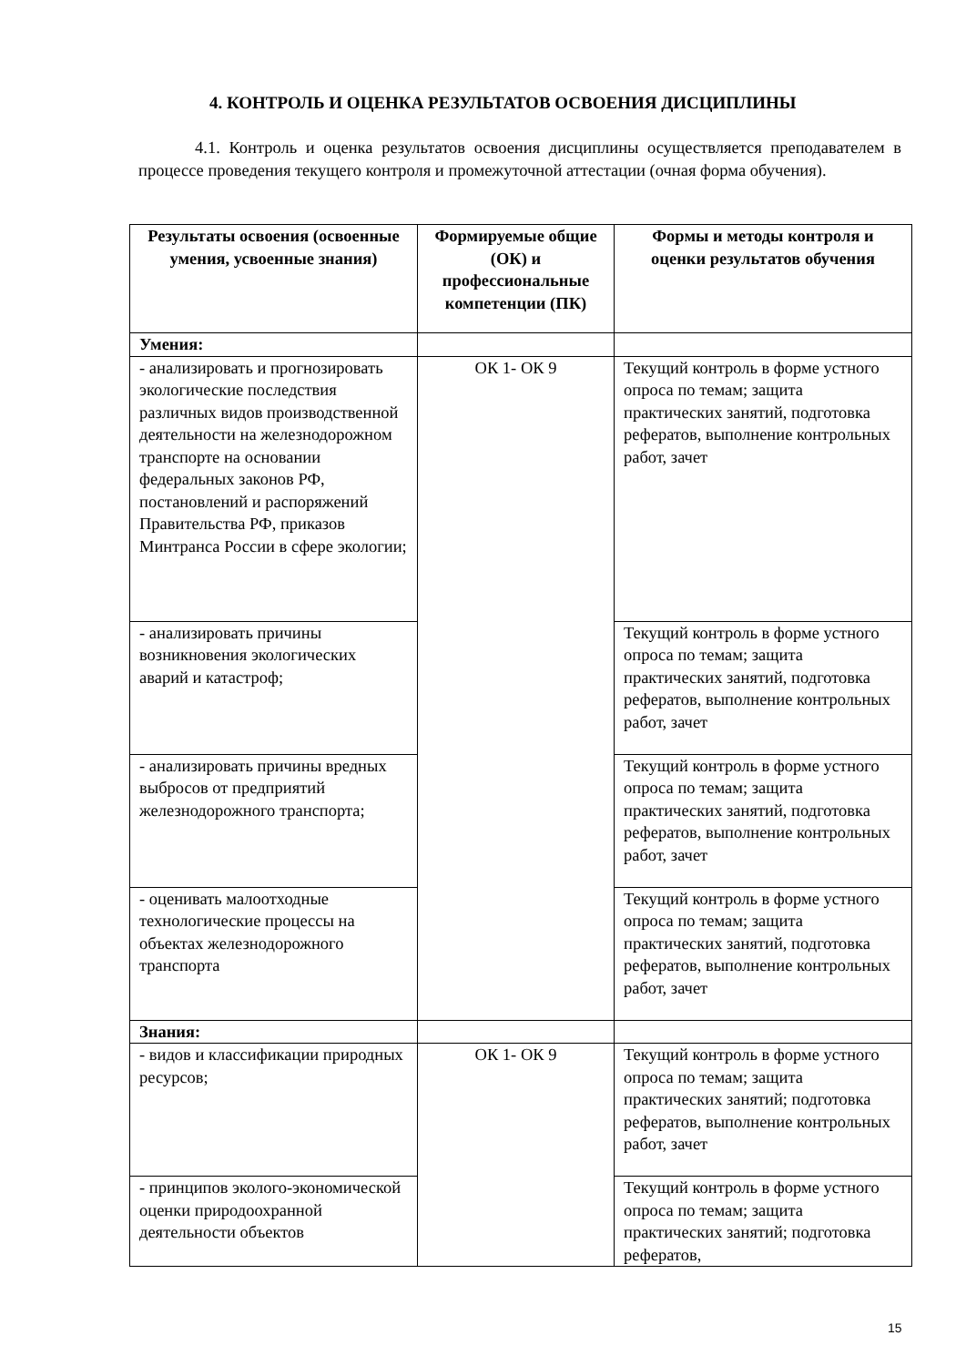4. КОНТРОЛЬ И ОЦЕНКА РЕЗУЛЬТАТОВ ОСВОЕНИЯ ДИСЦИПЛИНЫ
4.1. Контроль и оценка результатов освоения дисциплины осуществляется преподавателем в процессе проведения текущего контроля и промежуточной аттестации (очная форма обучения).
| Результаты освоения (освоенные умения, усвоенные знания) | Формируемые общие (ОК) и профессиональные компетенции (ПК) | Формы и методы контроля и оценки результатов обучения |
| --- | --- | --- |
| Умения: | | |
| - анализировать и прогнозировать экологические последствия различных видов производственной деятельности на железнодорожном транспорте на основании федеральных законов РФ, постановлений и распоряжений Правительства РФ, приказов Минтранса России в сфере экологии; | ОК 1- ОК 9 | Текущий контроль в форме устного опроса по темам; защита практических занятий, подготовка рефератов, выполнение контрольных работ, зачет |
| - анализировать причины возникновения экологических аварий и катастроф; | | Текущий контроль в форме устного опроса по темам; защита практических занятий, подготовка рефератов, выполнение контрольных работ, зачет |
| - анализировать причины вредных выбросов от предприятий железнодорожного транспорта; | | Текущий контроль в форме устного опроса по темам; защита практических занятий, подготовка рефератов, выполнение контрольных работ, зачет |
| - оценивать малоотходные технологические процессы на объектах железнодорожного транспорта | | Текущий контроль в форме устного опроса по темам; защита практических занятий, подготовка рефератов, выполнение контрольных работ, зачет |
| Знания: | | |
| - видов и классификации природных ресурсов; | ОК 1- ОК 9 | Текущий контроль в форме устного опроса по темам; защита практических занятий; подготовка рефератов, выполнение контрольных работ, зачет |
| - принципов эколого-экономической оценки природоохранной деятельности объектов | | Текущий контроль в форме устного опроса по темам; защита практических занятий; подготовка рефератов, |
15